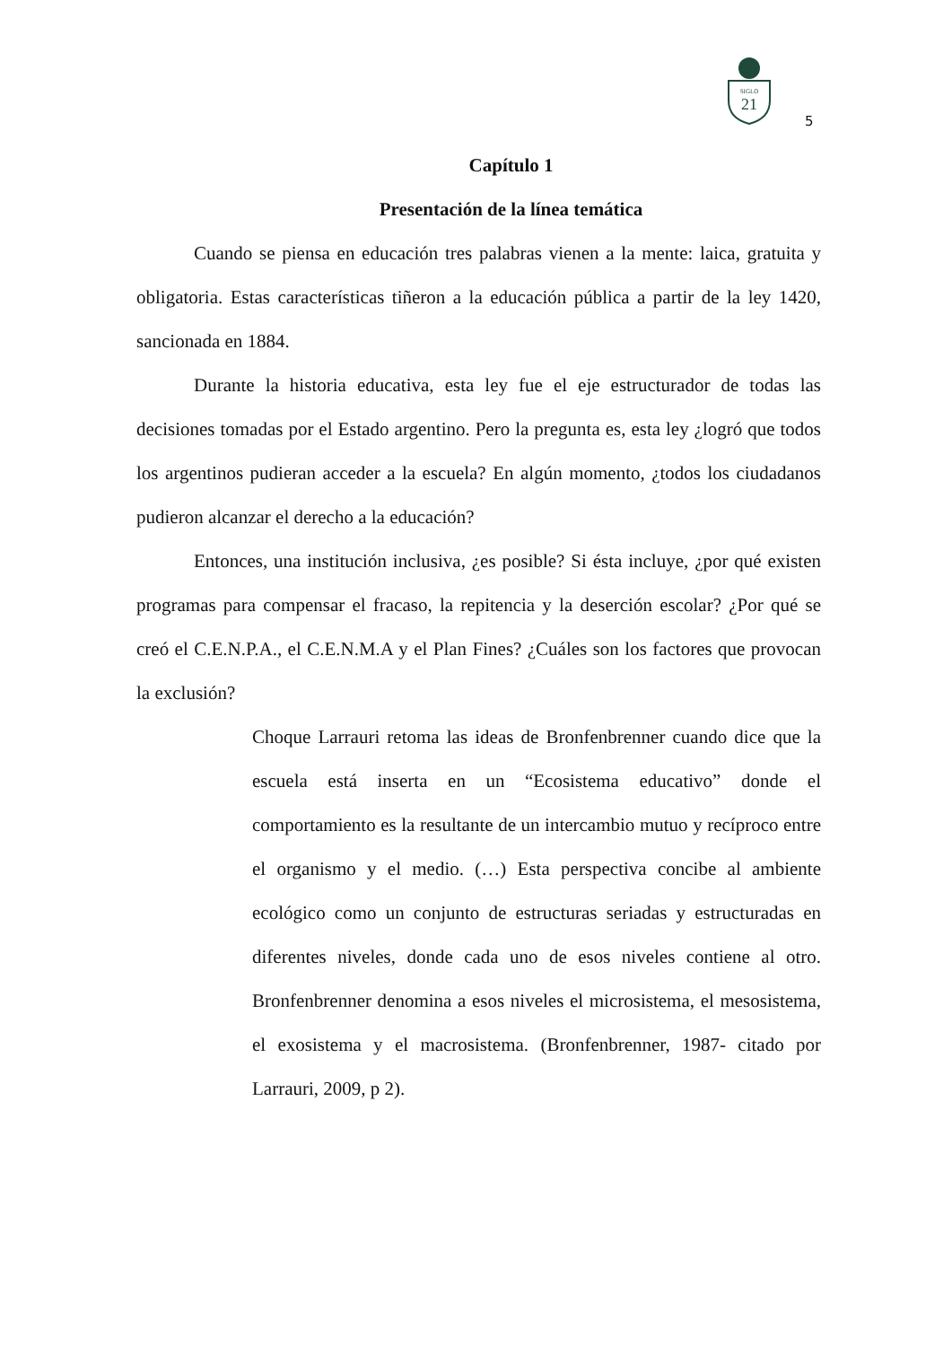SIGLO
21
5
Capítulo 1
Presentación de la línea temática
Cuando se piensa en educación tres palabras vienen a la mente: laica, gratuita y obligatoria. Estas características tiñeron a la educación pública a partir de la ley 1420, sancionada en 1884.
Durante la historia educativa, esta ley fue el eje estructurador de todas las decisiones tomadas por el Estado argentino. Pero la pregunta es, esta ley ¿logró que todos los argentinos pudieran acceder a la escuela? En algún momento, ¿todos los ciudadanos pudieron alcanzar el derecho a la educación?
Entonces, una institución inclusiva, ¿es posible? Si ésta incluye, ¿por qué existen programas para compensar el fracaso, la repitencia y la deserción escolar? ¿Por qué se creó el C.E.N.P.A., el C.E.N.M.A y el Plan Fines? ¿Cuáles son los factores que provocan la exclusión?
Choque Larrauri retoma las ideas de Bronfenbrenner cuando dice que la escuela está inserta en un “Ecosistema educativo” donde el comportamiento es la resultante de un intercambio mutuo y recíproco entre el organismo y el medio. (…) Esta perspectiva concibe al ambiente ecológico como un conjunto de estructuras seriadas y estructuradas en diferentes niveles, donde cada uno de esos niveles contiene al otro. Bronfenbrenner denomina a esos niveles el microsistema, el mesosistema, el exosistema y el macrosistema. (Bronfenbrenner, 1987- citado por Larrauri, 2009, p 2).